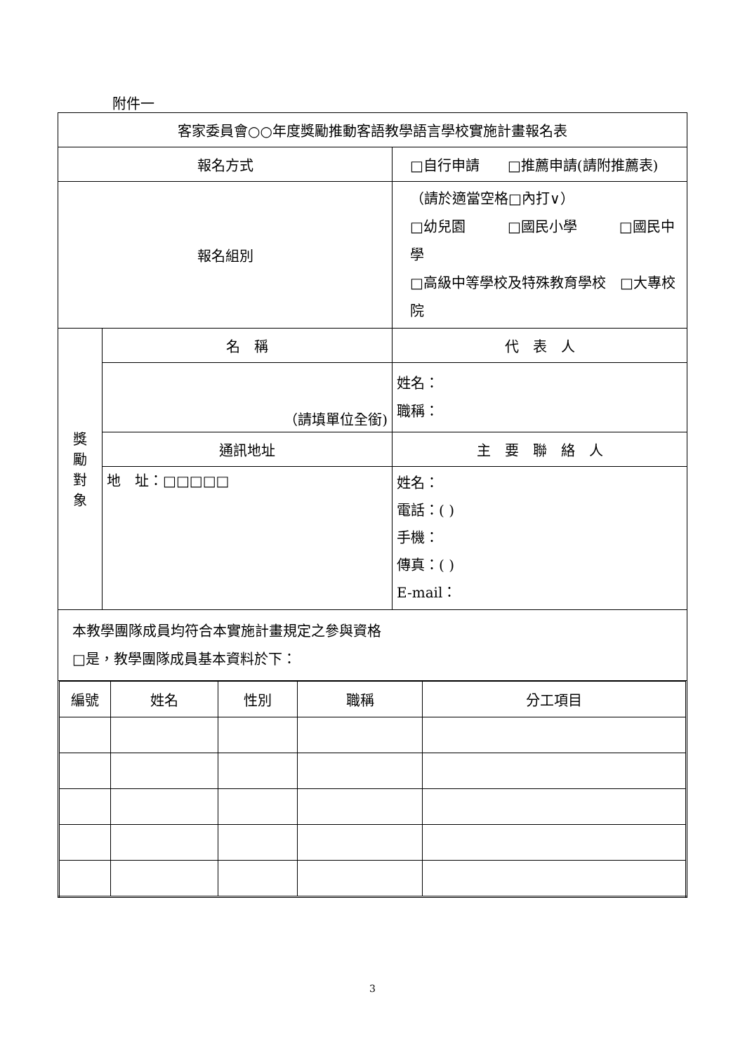附件一
| 客家委員會○○年度獎勵推動客語教學語言學校實施計畫報名表 | | |
| 報名方式 | | □自行申請 □推薦申請(請附推薦表) |
| 報名組別 | | （請於適當空格□內打∨） □幼兒園 □國民小學 □國民中學 □高級中等學校及特殊教育學校 □大專校院 |
| 獎 勵 對 象 | 名 稱 | 代 表 人 |
| | （請填單位全銜) | 姓名： 職稱： |
| | 通訊地址 | 主 要 聯 絡 人 |
| | 地 址：□□□□□ | 姓名： 電話：( ) 手機： 傳真：( ) E-mail： |
| 本教學團隊成員均符合本實施計畫規定之參與資格 □是，教學團隊成員基本資料於下： | | |
| 編號 | 姓名 | 性別 | 職稱 | 分工項目 |
3